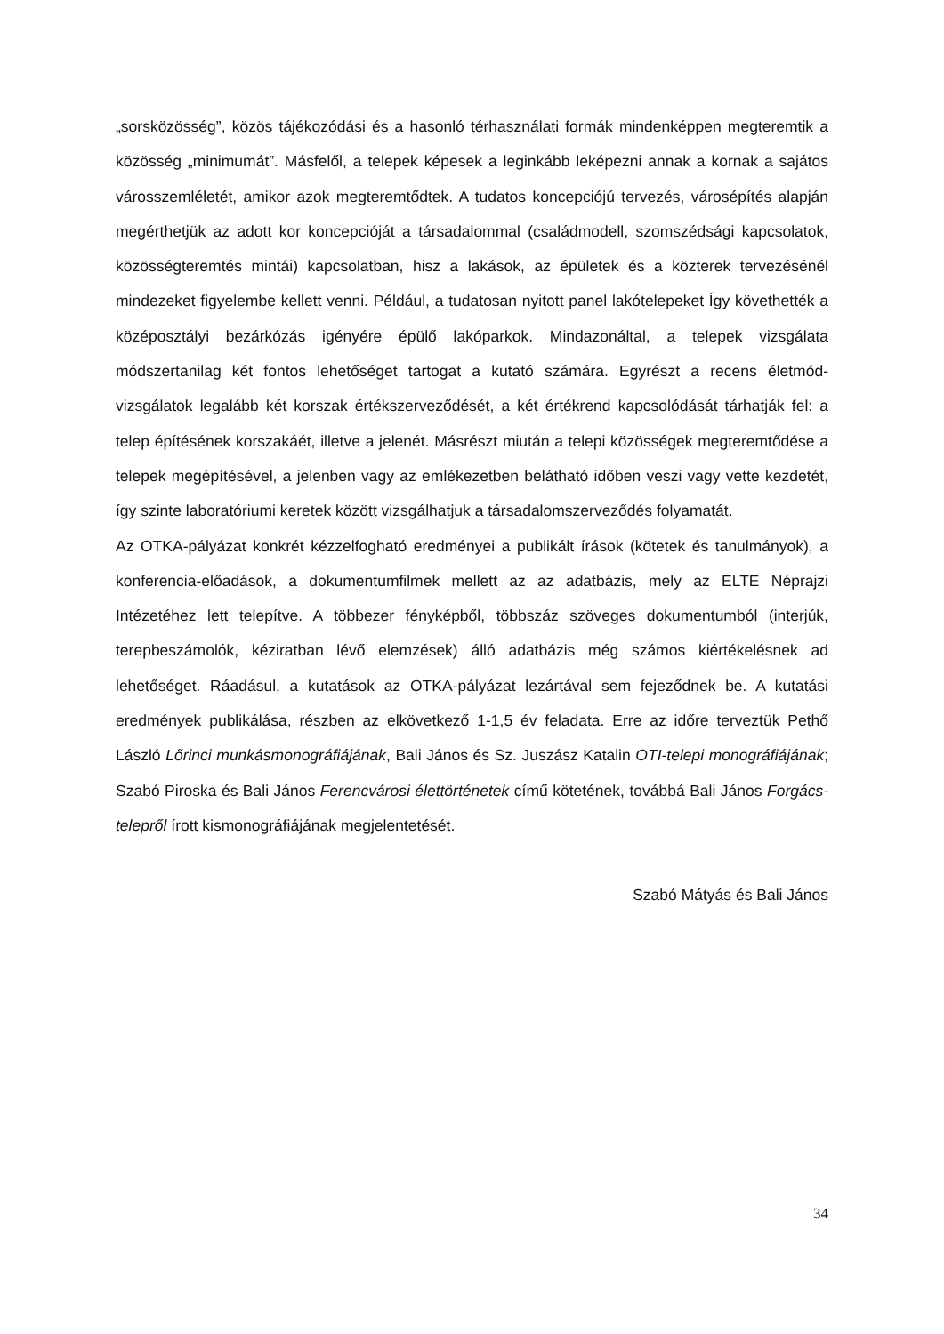„sorsközösség”, közös tájékozódási és a hasonló térhasználati formák mindenképpen megteremtik a közösség „minimumát”. Másfelől, a telepek képesek a leginkább leképezni annak a kornak a sajátos városszemléletét, amikor azok megteremtődtek. A tudatos koncepciójú tervezés, városépítés alapján megérthetjük az adott kor koncepcióját a társadalommal (családmodell, szomszédsági kapcsolatok, közösségteremtés mintái) kapcsolatban, hisz a lakások, az épületek és a közterek tervezésénél mindezeket figyelembe kellett venni. Például, a tudatosan nyitott panel lakótelepeket Így követhették a középosztályi bezárkózás igényére épülő lakóparkok. Mindazonáltal, a telepek vizsgálata módszertanilag két fontos lehetőséget tartogat a kutató számára. Egyrészt a recens életmód-vizsgálatok legalább két korszak értékszerveződését, a két értékrend kapcsolódását tárhatják fel: a telep építésének korszakáét, illetve a jelenét. Másrészt miután a telepi közösségek megteremtődése a telepek megépítésével, a jelenben vagy az emlékezetben belátható időben veszi vagy vette kezdetét, így szinte laboratóriumi keretek között vizsgálhatjuk a társadalomszerveződés folyamatát.
Az OTKA-pályázat konkrét kézzelfogható eredményei a publikált írások (kötetek és tanulmányok), a konferencia-előadások, a dokumentumfilmek mellett az az adatbázis, mely az ELTE Néprajzi Intézetéhez lett telepítve. A többezer fényképből, többszáz szöveges dokumentumból (interjúk, terepbeszámolók, kéziratban lévő elemzések) álló adatbázis még számos kiértékelésnek ad lehetőséget. Ráadásul, a kutatások az OTKA-pályázat lezártával sem fejeződnek be. A kutatási eredmények publikálása, részben az elkövetkező 1-1,5 év feladata. Erre az időre terveztük Pethő László Lőrinci munkásmonográfiájának, Bali János és Sz. Juszász Katalin OTI-telepi monográfiájának; Szabó Piroska és Bali János Ferencvárosi élettörténetek című kötetének, továbbá Bali János Forgács-telepről írott kismonográfiájának megjelentetését.
Szabó Mátyás és Bali János
34